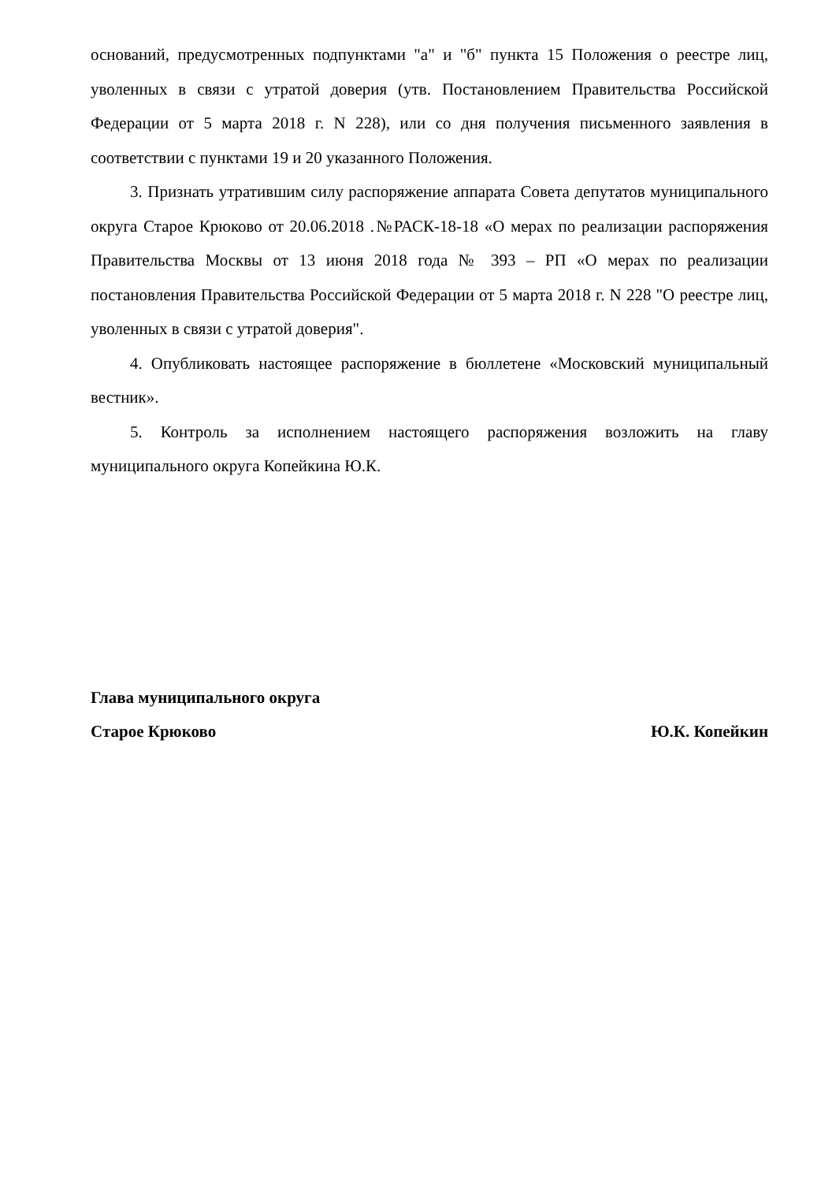оснований, предусмотренных подпунктами "а" и "б" пункта 15 Положения о реестре лиц, уволенных в связи с утратой доверия (утв. Постановлением Правительства Российской Федерации от 5 марта 2018 г. N 228), или со дня получения письменного заявления в соответствии с пунктами 19 и 20 указанного Положения.
3. Признать утратившим силу распоряжение аппарата Совета депутатов муниципального округа Старое Крюково от 20.06.2018 .№РАСК-18-18 «О мерах по реализации распоряжения Правительства Москвы от 13 июня 2018 года № 393 – РП «О мерах по реализации постановления Правительства Российской Федерации от 5 марта 2018 г. N 228 "О реестре лиц, уволенных в связи с утратой доверия".
4. Опубликовать настоящее распоряжение в бюллетене «Московский муниципальный вестник».
5. Контроль за исполнением настоящего распоряжения возложить на главу муниципального округа Копейкина Ю.К.
Глава муниципального округа
Старое Крюково Ю.К. Копейкин